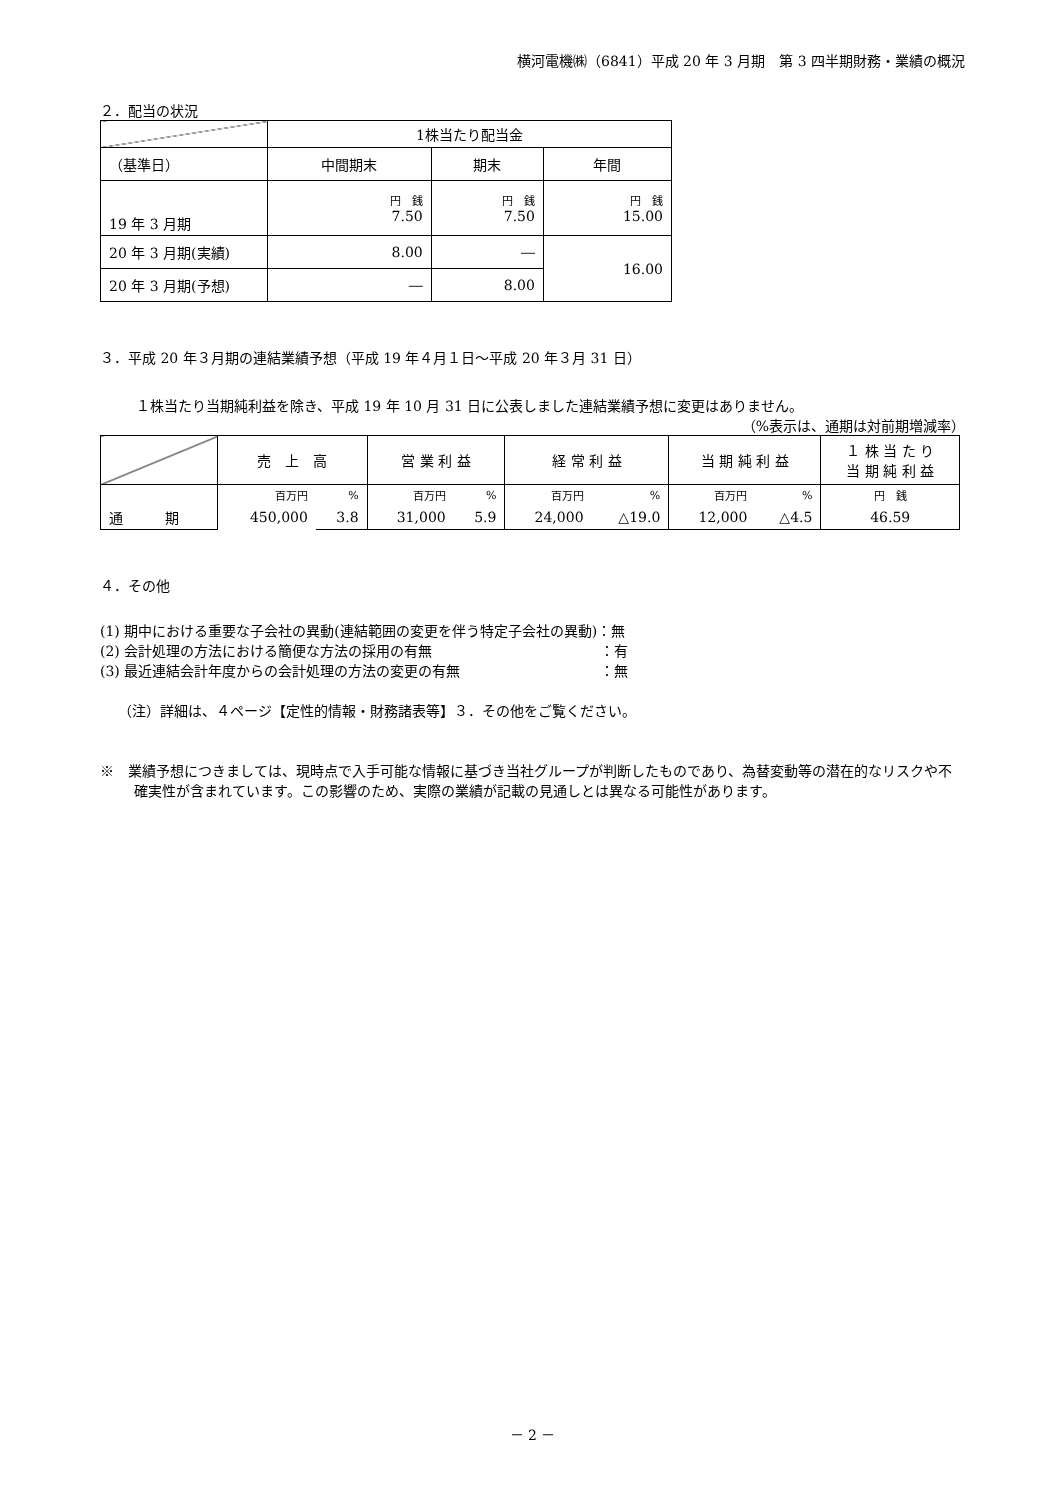横河電機㈱（6841）平成 20 年 3 月期　第 3 四半期財務・業績の概況
２．配当の状況
| | 1株当たり配当金 | | |
| --- | --- | --- | --- |
| （基準日） | 中間期末 | 期末 | 年間 |
| 19 年 3 月期 | 円 銭 7.50 | 円 銭 7.50 | 円 銭 15.00 |
| 20 年 3 月期(実績) | 8.00 | ― | 16.00 |
| 20 年 3 月期(予想) | ― | 8.00 | |
３．平成 20 年３月期の連結業績予想（平成 19 年４月１日～平成 20 年３月 31 日）
１株当たり当期純利益を除き、平成 19 年 10 月 31 日に公表しました連結業績予想に変更はありません。
（%表示は、通期は対前期増減率）
| | 売 上 高 | | 営 業 利 益 | | 経 常 利 益 | | 当 期 純 利 益 | | １ 株 当 た り 当 期 純 利 益 |
| --- | --- | --- | --- | --- | --- | --- | --- | --- | --- |
| | 百万円 | % | 百万円 | % | 百万円 | % | 百万円 | % | 円 銭 |
| 通 期 | 450,000 | 3.8 | 31,000 | 5.9 | 24,000 | △19.0 | 12,000 | △4.5 | 46.59 |
４．その他
(1) 期中における重要な子会社の異動(連結範囲の変更を伴う特定子会社の異動)：無
(2) 会計処理の方法における簡便な方法の採用の有無　　　　　　　　　　　　：有
(3) 最近連結会計年度からの会計処理の方法の変更の有無　　　　　　　　　　：無
（注）詳細は、４ページ【定性的情報・財務諸表等】３．その他をご覧ください。
※　業績予想につきましては、現時点で入手可能な情報に基づき当社グループが判断したものであり、為替変動等の潜在的なリスクや不確実性が含まれています。この影響のため、実際の業績が記載の見通しとは異なる可能性があります。
－ 2 －